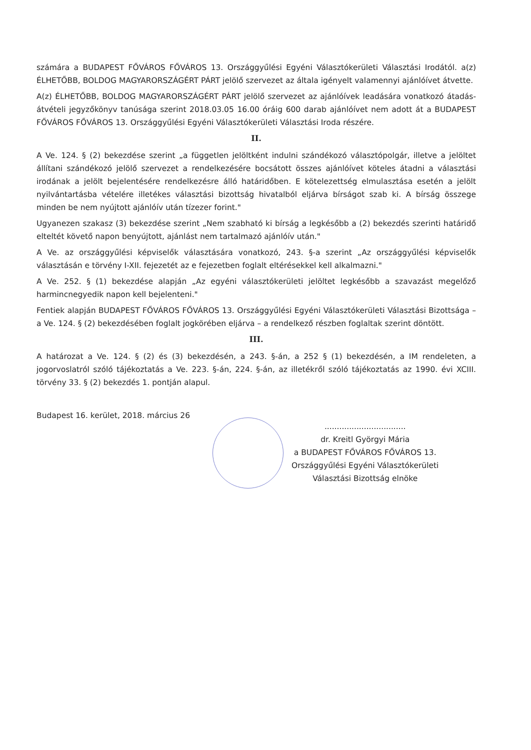számára a BUDAPEST FŐVÁROS FŐVÁROS 13. Országgyűlési Egyéni Választókerületi Választási Irodától. a(z) ÉLHETŐBB, BOLDOG MAGYARORSZÁGÉRT PÁRT jelölő szervezet az általa igényelt valamennyi ajánlóívet átvette.
A(z) ÉLHETŐBB, BOLDOG MAGYARORSZÁGÉRT PÁRT jelölő szervezet az ajánlóívek leadására vonatkozó átadás-átvételi jegyzőkönyv tanúsága szerint 2018.03.05 16.00 óráig 600 darab ajánlóívet nem adott át a BUDAPEST FŐVÁROS FŐVÁROS 13. Országgyűlési Egyéni Választókerületi Választási Iroda részére.
II.
A Ve. 124. § (2) bekezdése szerint „a független jelöltként indulni szándékozó választópolgár, illetve a jelöltet állítani szándékozó jelölő szervezet a rendelkezésére bocsátott összes ajánlóívet köteles átadni a választási irodának a jelölt bejelentésére rendelkezésre álló határidőben. E kötelezettség elmulasztása esetén a jelölt nyilvántartásba vételére illetékes választási bizottság hivatalból eljárva bírságot szab ki. A bírság összege minden be nem nyújtott ajánlóív után tízezer forint."
Ugyanezen szakasz (3) bekezdése szerint „Nem szabható ki bírság a legkésőbb a (2) bekezdés szerinti határidő elteltét követő napon benyújtott, ajánlást nem tartalmazó ajánlóív után."
A Ve. az országgyűlési képviselők választására vonatkozó, 243. §-a szerint „Az országgyűlési képviselők választásán e törvény I-XII. fejezetét az e fejezetben foglalt eltérésekkel kell alkalmazni."
A Ve. 252. § (1) bekezdése alapján „Az egyéni választókerületi jelöltet legkésőbb a szavazást megelőző harmincnegyedik napon kell bejelenteni."
Fentiek alapján BUDAPEST FŐVÁROS FŐVÁROS 13. Országgyűlési Egyéni Választókerületi Választási Bizottsága – a Ve. 124. § (2) bekezdésében foglalt jogkörében eljárva – a rendelkező részben foglaltak szerint döntött.
III.
A határozat a Ve. 124. § (2) és (3) bekezdésén, a 243. §-án, a 252 § (1) bekezdésén, a IM rendeleten, a jogorvoslatról szóló tájékoztatás a Ve. 223. §-án, 224. §-án, az illetékről szóló tájékoztatás az 1990. évi XCIII. törvény 33. § (2) bekezdés 1. pontján alapul.
Budapest 16. kerület, 2018. március 26
.................................
dr. Kreitl Györgyi Mária
a BUDAPEST FŐVÁROS FŐVÁROS 13.
Országgyűlési Egyéni Választókerületi
Választási Bizottság elnöke